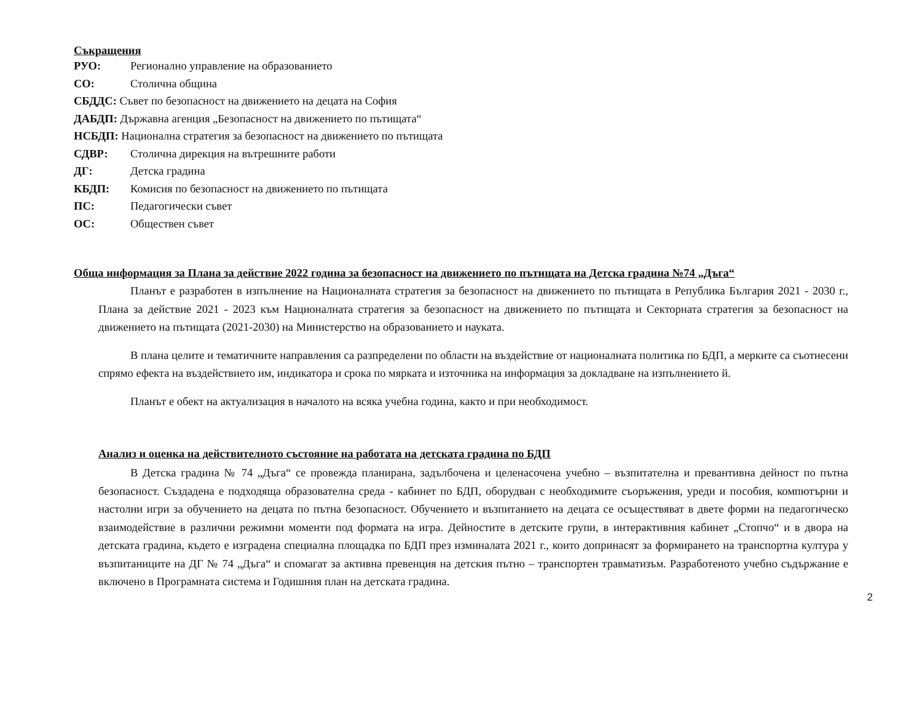Съкращения
РУО: Регионално управление на образованието
СО: Столична община
СБДДС: Съвет по безопасност на движението на децата на София
ДАБДП: Държавна агенция „Безопасност на движението по пътищата“
НСБДП: Национална стратегия за безопасност на движението по пътищата
СДВР: Столична дирекция на вътрешните работи
ДГ: Детска градина
КБДП: Комисия по безопасност на движението по пътищата
ПС: Педагогически съвет
ОС: Обществен съвет
Обща информация за Плана за действие 2022 година за безопасност на движението по пътищата на Детска градина №74 „Дъга“
Планът е разработен в изпълнение на Националната стратегия за безопасност на движението по пътищата в Република България 2021 - 2030 г., Плана за действие 2021 - 2023 към Националната стратегия за безопасност на движението по пътищата и Секторната стратегия за безопасност на движението на пътищата (2021-2030) на Министерство на образованието и науката.
В плана целите и тематичните направления са разпределени по области на въздействие от националната политика по БДП, а мерките са съотнесени спрямо ефекта на въздействието им, индикатора и срока по мярката и източника на информация за докладване на изпълнението й.
Планът е обект на актуализация в началото на всяка учебна година, както и при необходимост.
Анализ и оценка на действителното състояние на работата на детската градина по БДП
В Детска градина № 74 „Дъга“ се провежда планирана, задълбочена и целенасочена учебно – възпитателна и превантивна дейност по пътна безопасност. Създадена е подходяща образователна среда - кабинет по БДП, оборудван с необходимите съоръжения, уреди и пособия, компютърни и настолни игри за обучението на децата по пътна безопасност. Обучението и възпитанието на децата се осъществяват в двете форми на педагогическо взаимодействие в различни режимни моменти под формата на игра. Дейностите в детските групи, в интерактивния кабинет „Стопчо“ и в двора на детската градина, където е изградена специална площадка по БДП през изминалата 2021 г., които допринасят за формирането на транспортна култура у възпитаниците на ДГ № 74 „Дъга“ и спомагат за активна превенция на детския пътно – транспортен травматизъм. Разработеното учебно съдържание е включено в Програмната система и Годишния план на детската градина.
2